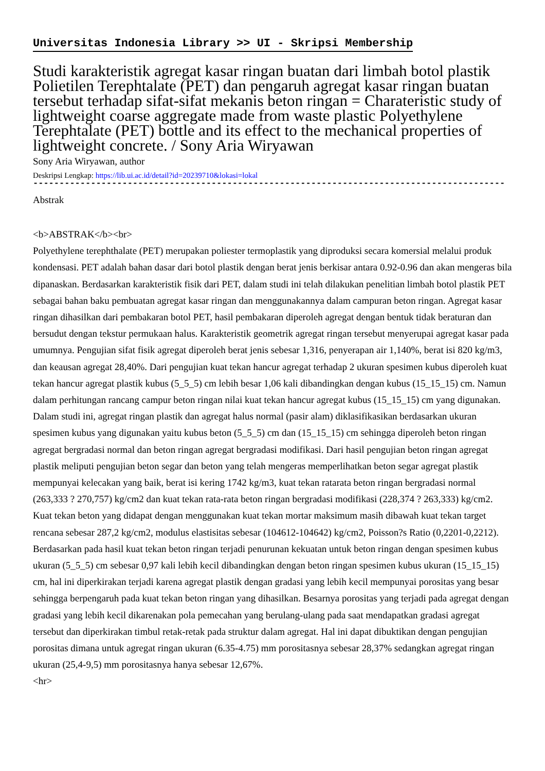Universitas Indonesia Library >> UI - Skripsi Membership
Studi karakteristik agregat kasar ringan buatan dari limbah botol plastik Polietilen Terephtalate (PET) dan pengaruh agregat kasar ringan buatan tersebut terhadap sifat-sifat mekanis beton ringan = Charateristic study of lightweight coarse aggregate made from waste plastic Polyethylene Terephtalate (PET) bottle and its effect to the mechanical properties of lightweight concrete. / Sony Aria Wiryawan
Sony Aria Wiryawan, author
Deskripsi Lengkap: https://lib.ui.ac.id/detail?id=20239710&lokasi=lokal
------------------------------------------------------------------------------------------
Abstrak
<b>ABSTRAK</b><br>
Polyethylene terephthalate (PET) merupakan poliester termoplastik yang diproduksi secara komersial melalui produk kondensasi. PET adalah bahan dasar dari botol plastik dengan berat jenis berkisar antara 0.92-0.96 dan akan mengeras bila dipanaskan. Berdasarkan karakteristik fisik dari PET, dalam studi ini telah dilakukan penelitian limbah botol plastik PET sebagai bahan baku pembuatan agregat kasar ringan dan menggunakannya dalam campuran beton ringan. Agregat kasar ringan dihasilkan dari pembakaran botol PET, hasil pembakaran diperoleh agregat dengan bentuk tidak beraturan dan bersudut dengan tekstur permukaan halus. Karakteristik geometrik agregat ringan tersebut menyerupai agregat kasar pada umumnya. Pengujian sifat fisik agregat diperoleh berat jenis sebesar 1,316, penyerapan air 1,140%, berat isi 820 kg/m3, dan keausan agregat 28,40%. Dari pengujian kuat tekan hancur agregat terhadap 2 ukuran spesimen kubus diperoleh kuat tekan hancur agregat plastik kubus (5_5_5) cm lebih besar 1,06 kali dibandingkan dengan kubus (15_15_15) cm. Namun dalam perhitungan rancang campur beton ringan nilai kuat tekan hancur agregat kubus (15_15_15) cm yang digunakan. Dalam studi ini, agregat ringan plastik dan agregat halus normal (pasir alam) diklasifikasikan berdasarkan ukuran spesimen kubus yang digunakan yaitu kubus beton (5_5_5) cm dan (15_15_15) cm sehingga diperoleh beton ringan agregat bergradasi normal dan beton ringan agregat bergradasi modifikasi. Dari hasil pengujian beton ringan agregat plastik meliputi pengujian beton segar dan beton yang telah mengeras memperlihatkan beton segar agregat plastik mempunyai kelecakan yang baik, berat isi kering 1742 kg/m3, kuat tekan ratarata beton ringan bergradasi normal (263,333 ? 270,757) kg/cm2 dan kuat tekan rata-rata beton ringan bergradasi modifikasi (228,374 ? 263,333) kg/cm2. Kuat tekan beton yang didapat dengan menggunakan kuat tekan mortar maksimum masih dibawah kuat tekan target rencana sebesar 287,2 kg/cm2, modulus elastisitas sebesar (104612-104642) kg/cm2, Poisson?s Ratio (0,2201-0,2212). Berdasarkan pada hasil kuat tekan beton ringan terjadi penurunan kekuatan untuk beton ringan dengan spesimen kubus ukuran (5_5_5) cm sebesar 0,97 kali lebih kecil dibandingkan dengan beton ringan spesimen kubus ukuran (15_15_15) cm, hal ini diperkirakan terjadi karena agregat plastik dengan gradasi yang lebih kecil mempunyai porositas yang besar sehingga berpengaruh pada kuat tekan beton ringan yang dihasilkan. Besarnya porositas yang terjadi pada agregat dengan gradasi yang lebih kecil dikarenakan pola pemecahan yang berulang-ulang pada saat mendapatkan gradasi agregat tersebut dan diperkirakan timbul retak-retak pada struktur dalam agregat. Hal ini dapat dibuktikan dengan pengujian porositas dimana untuk agregat ringan ukuran (6.35-4.75) mm porositasnya sebesar 28,37% sedangkan agregat ringan ukuran (25,4-9,5) mm porositasnya hanya sebesar 12,67%.
<hr>